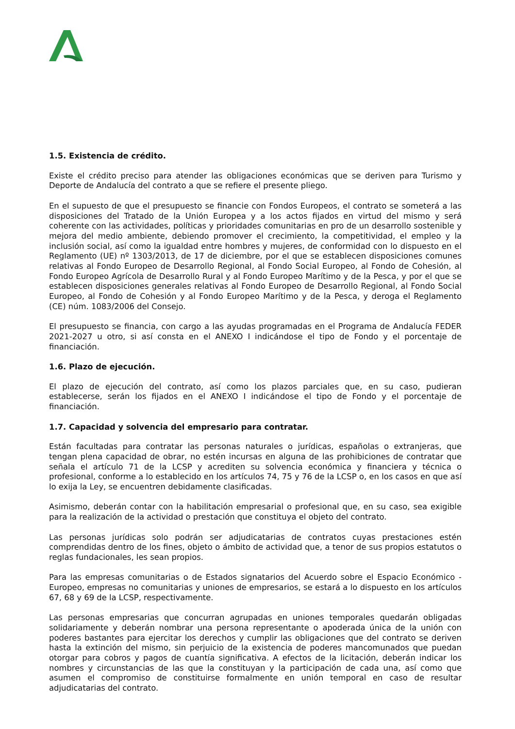1.5. Existencia de crédito.
Existe el crédito preciso para atender las obligaciones económicas que se deriven para Turismo y Deporte de Andalucía del contrato a que se refiere el presente pliego.
En el supuesto de que el presupuesto se financie con Fondos Europeos, el contrato se someterá a las disposiciones del Tratado de la Unión Europea y a los actos fijados en virtud del mismo y será coherente con las actividades, políticas y prioridades comunitarias en pro de un desarrollo sostenible y mejora del medio ambiente, debiendo promover el crecimiento, la competitividad, el empleo y la inclusión social, así como la igualdad entre hombres y mujeres, de conformidad con lo dispuesto en el Reglamento (UE) nº 1303/2013, de 17 de diciembre, por el que se establecen disposiciones comunes relativas al Fondo Europeo de Desarrollo Regional, al Fondo Social Europeo, al Fondo de Cohesión, al Fondo Europeo Agrícola de Desarrollo Rural y al Fondo Europeo Marítimo y de la Pesca, y por el que se establecen disposiciones generales relativas al Fondo Europeo de Desarrollo Regional, al Fondo Social Europeo, al Fondo de Cohesión y al Fondo Europeo Marítimo y de la Pesca, y deroga el Reglamento (CE) núm. 1083/2006 del Consejo.
El presupuesto se financia, con cargo a las ayudas programadas en el Programa de Andalucía FEDER 2021-2027 u otro, si así consta en el ANEXO I indicándose el tipo de Fondo y el porcentaje de financiación.
1.6. Plazo de ejecución.
El plazo de ejecución del contrato, así como los plazos parciales que, en su caso, pudieran establecerse, serán los fijados en el ANEXO I indicándose el tipo de Fondo y el porcentaje de financiación.
1.7. Capacidad y solvencia del empresario para contratar.
Están facultadas para contratar las personas naturales o jurídicas, españolas o extranjeras, que tengan plena capacidad de obrar, no estén incursas en alguna de las prohibiciones de contratar que señala el artículo 71 de la LCSP y acrediten su solvencia económica y financiera y técnica o profesional, conforme a lo establecido en los artículos 74, 75 y 76 de la LCSP o, en los casos en que así lo exija la Ley, se encuentren debidamente clasificadas.
Asimismo, deberán contar con la habilitación empresarial o profesional que, en su caso, sea exigible para la realización de la actividad o prestación que constituya el objeto del contrato.
Las personas jurídicas solo podrán ser adjudicatarias de contratos cuyas prestaciones estén comprendidas dentro de los fines, objeto o ámbito de actividad que, a tenor de sus propios estatutos o reglas fundacionales, les sean propios.
Para las empresas comunitarias o de Estados signatarios del Acuerdo sobre el Espacio Económico - Europeo, empresas no comunitarias y uniones de empresarios, se estará a lo dispuesto en los artículos 67, 68 y 69 de la LCSP, respectivamente.
Las personas empresarias que concurran agrupadas en uniones temporales quedarán obligadas solidariamente y deberán nombrar una persona representante o apoderada única de la unión con poderes bastantes para ejercitar los derechos y cumplir las obligaciones que del contrato se deriven hasta la extinción del mismo, sin perjuicio de la existencia de poderes mancomunados que puedan otorgar para cobros y pagos de cuantía significativa. A efectos de la licitación, deberán indicar los nombres y circunstancias de las que la constituyan y la participación de cada una, así como que asumen el compromiso de constituirse formalmente en unión temporal en caso de resultar adjudicatarias del contrato.